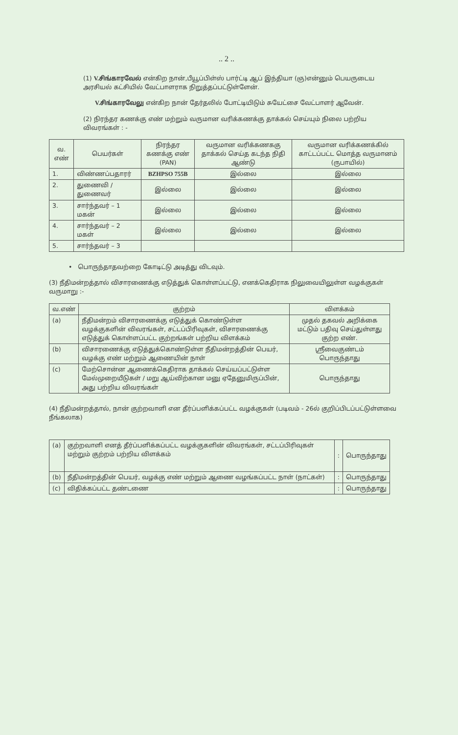.. 2 ..
(1) V.சிங்காரவேல் என்கிற நான்,பீயூப்பிள்ஸ் பார்ட்டி ஆப் இந்தியா (ஞ)என்னும் பெயருடைய அரசியல் கட்சியில் வேட்பாளராக நிறுத்தப்பட்டுள்ளேன்.
V.சிங்காரவேலு என்கிற நான் தேர்தலில் போட்டியிடும் சுயேட்சை வேட்பாளர் ஆவேன்.
(2) நிரந்தர கணக்கு எண் மற்றும் வருமான வரிக்கணக்கு தாக்கல் செய்யும் நிலை பற்றிய விவரங்கள் : -
| வ. எண் | பெயர்கள் | நிரந்தர கணக்கு எண் (PAN) | வருமான வரிக்கணககு தாக்கல் செய்த கடந்த நிதி ஆண்டு | வருமான வரிக்கணக்கில் காட்டப்பட்ட மொத்த வருமானம் (ருபாயில்) |
| --- | --- | --- | --- | --- |
| 1. | விண்ணப்பதாரர் | BZHPSO 755B | இல்லை | இல்லை |
| 2. | துணைவி / துணைவர் | இல்லை | இல்லை | இல்லை |
| 3. | சார்ந்தவர் – 1 மகன் | இல்லை | இல்லை | இல்லை |
| 4. | சார்ந்தவர் – 2 மகள் | இல்லை | இல்லை | இல்லை |
| 5. | சார்ந்தவர் – 3 | | | |
• பொருந்தாதவற்றை கோடிட்டு அடித்து விடவும்.
(3) நீதிமன்றத்தால் விசாரணைக்கு எடுத்துக் கொள்ளப்பட்டு, எனக்கெதிராக நிலுவையிலுள்ள வழக்குகள் வருமாறு :-
| வ.எண் | குற்றம் | விளக்கம் |
| --- | --- | --- |
| (a) | நீதிமன்றம் விசாரணைக்கு எடுத்துக் கொண்டுள்ள வழக்குகளின் விவரங்கள், சட்டப்பிரிவுகள், விசாரணைக்கு எடுத்துக் கொள்ளப்பட்ட குற்றங்கள் பற்றிய விளக்கம் | முதல் தகவல் அறிக்கை மட்டும் பதிவு செய்துள்ளது குற்ற எண். |
| (b) | விசாரணைக்கு எடுத்துக்கொண்டுள்ள நீதிமன்றத்தின் பெயர், வழக்கு எண் மற்றும் ஆணையின் நாள் | ஸ்ரீவைகுண்டம் பொருந்தாது |
| (c) | மேற்சொன்ன ஆணைக்கெதிராக தாக்கல் செய்யப்பட்டுள்ள மேல்முறையீடுகள் / மறு ஆய்விற்கான மனு ஏதேனுமிருப்பின், அது பற்றிய விவரங்கள் | பொருந்தாது |
(4) நீதிமன்றத்தால், நான் குற்றவாளி என தீர்ப்பளிக்கப்பட்ட வழக்குகள் (படிவம் - 26ல் குறிப்பிடப்பட்டுள்ளவை நீங்கலாக)
| (a) | குற்றவாளி எனத் தீர்ப்பளிக்கப்பட்ட வழக்குகளின் விவரங்கள், சட்டப்பிரிவுகள் மற்றும் குற்றம் பற்றிய விளக்கம் | : | பொருந்தாது |
| (b) | நீதிமன்றத்தின் பெயர், வழக்கு எண் மற்றும் ஆணை வழங்கப்பட்ட நாள் (நாட்கள்) | : | பொருந்தாது |
| (c) | விதிக்கப்பட்ட தண்டணை | : | பொருந்தாது |